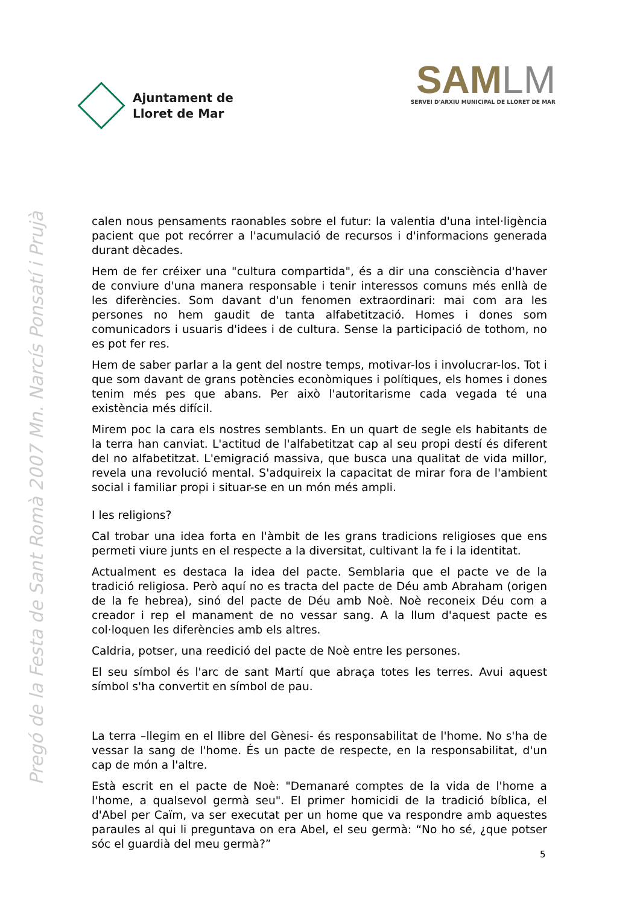Ajuntament de
Lloret de Mar
SAM LM
SERVEI D'ARXIU MUNICIPAL DE LLORET DE MAR
Pregó de la Festa de Sant Romà 2007 Mn. Narcís Ponsatí i Prujà
calen nous pensaments raonables sobre el futur: la valentia d'una intel·ligència pacient que pot recórrer a l'acumulació de recursos i d'informacions generada durant dècades.
Hem de fer créixer una "cultura compartida", és a dir una consciència d'haver de conviure d'una manera responsable i tenir interessos comuns més enllà de les diferències. Som davant d'un fenomen extraordinari: mai com ara les persones no hem gaudit de tanta alfabetització. Homes i dones som comunicadors i usuaris d'idees i de cultura. Sense la participació de tothom, no es pot fer res.
Hem de saber parlar a la gent del nostre temps, motivar-los i involucrar-los. Tot i que som davant de grans potències econòmiques i polítiques, els homes i dones tenim més pes que abans. Per això l'autoritarisme cada vegada té una existència més difícil.
Mirem poc la cara els nostres semblants. En un quart de segle els habitants de la terra han canviat. L'actitud de l'alfabetitzat cap al seu propi destí és diferent del no alfabetitzat. L'emigració massiva, que busca una qualitat de vida millor, revela una revolució mental. S'adquireix la capacitat de mirar fora de l'ambient social i familiar propi i situar-se en un món més ampli.
I les religions?
Cal trobar una idea forta en l'àmbit de les grans tradicions religioses que ens permeti viure junts en el respecte a la diversitat, cultivant la fe i la identitat.
Actualment es destaca la idea del pacte. Semblaria que el pacte ve de la tradició religiosa. Però aquí no es tracta del pacte de Déu amb Abraham (origen de la fe hebrea), sinó del pacte de Déu amb Noè. Noè reconeix Déu com a creador i rep el manament de no vessar sang. A la llum d'aquest pacte es col·loquen les diferències amb els altres.
Caldria, potser, una reedició del pacte de Noè entre les persones.
El seu símbol és l'arc de sant Martí que abraça totes les terres. Avui aquest símbol s'ha convertit en símbol de pau.
La terra –llegim en el llibre del Gènesi- és responsabilitat de l'home. No s'ha de vessar la sang de l'home. És un pacte de respecte, en la responsabilitat, d'un cap de món a l'altre.
Està escrit en el pacte de Noè: "Demanaré comptes de la vida de l'home a l'home, a qualsevol germà seu". El primer homicidi de la tradició bíblica, el d'Abel per Caïm, va ser executat per un home que va respondre amb aquestes paraules al qui li preguntava on era Abel, el seu germà: “No ho sé, ¿que potser sóc el guardià del meu germà?”
5